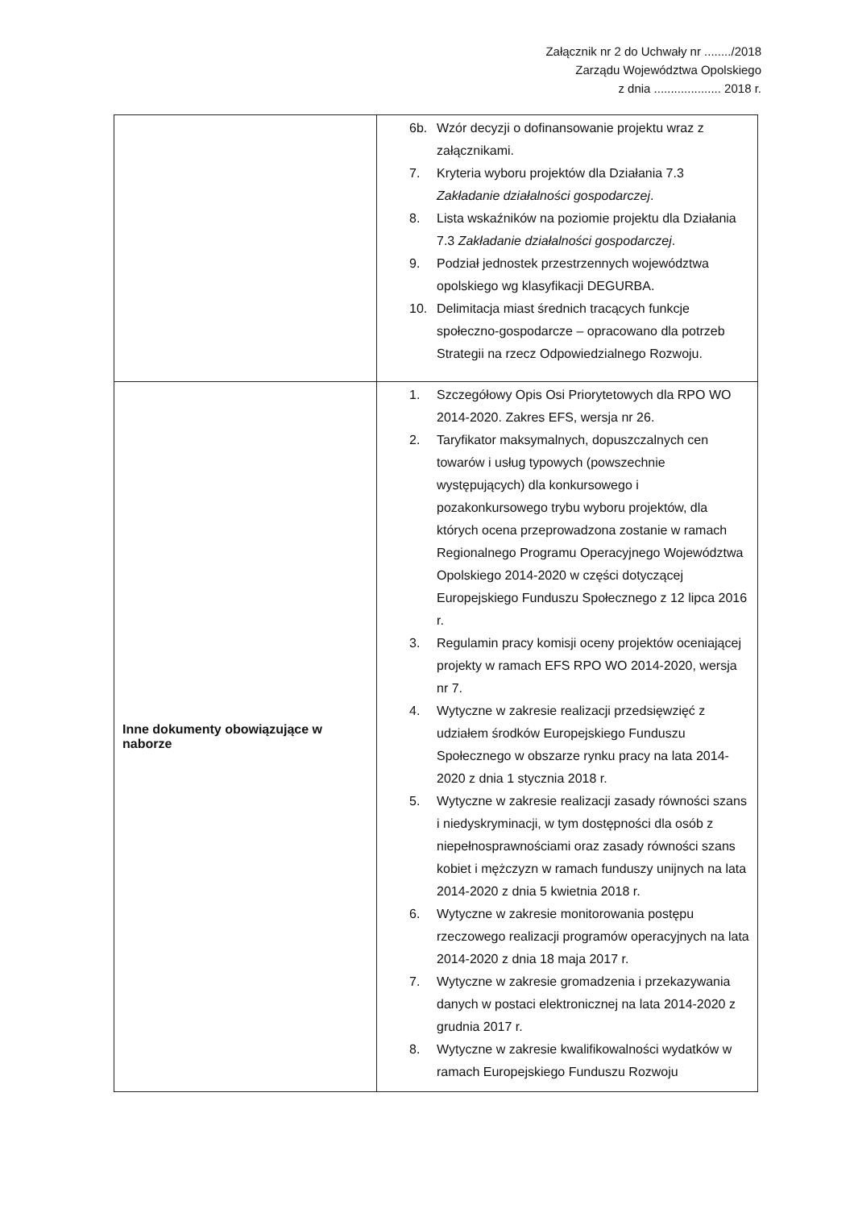Załącznik nr 2 do Uchwały nr ......../2018
Zarządu Województwa Opolskiego
z dnia .................... 2018 r.
| | 6b. Wzór decyzji o dofinansowanie projektu wraz z załącznikami. 7. Kryteria wyboru projektów dla Działania 7.3 Zakładanie działalności gospodarczej . 8. Lista wskaźników na poziomie projektu dla Działania 7.3 Zakładanie działalności gospodarczej . 9. Podział jednostek przestrzennych województwa opolskiego wg klasyfikacji DEGURBA. 10. Delimitacja miast średnich tracących funkcje społeczno-gospodarcze – opracowano dla potrzeb Strategii na rzecz Odpowiedzialnego Rozwoju. |
| Inne dokumenty obowiązujące w naborze | 1. Szczegółowy Opis Osi Priorytetowych dla RPO WO 2014-2020. Zakres EFS, wersja nr 26. 2. Taryfikator maksymalnych, dopuszczalnych cen towarów i usług typowych (powszechnie występujących) dla konkursowego i pozakonkursowego trybu wyboru projektów, dla których ocena przeprowadzona zostanie w ramach Regionalnego Programu Operacyjnego Województwa Opolskiego 2014-2020 w części dotyczącej Europejskiego Funduszu Społecznego z 12 lipca 2016 r. 3. Regulamin pracy komisji oceny projektów oceniającej projekty w ramach EFS RPO WO 2014-2020, wersja nr 7. 4. Wytyczne w zakresie realizacji przedsięwzięć z udziałem środków Europejskiego Funduszu Społecznego w obszarze rynku pracy na lata 2014-2020 z dnia 1 stycznia 2018 r. 5. Wytyczne w zakresie realizacji zasady równości szans i niedyskryminacji, w tym dostępności dla osób z niepełnosprawnościami oraz zasady równości szans kobiet i mężczyzn w ramach funduszy unijnych na lata 2014-2020 z dnia 5 kwietnia 2018 r. 6. Wytyczne w zakresie monitorowania postępu rzeczowego realizacji programów operacyjnych na lata 2014-2020 z dnia 18 maja 2017 r. 7. Wytyczne w zakresie gromadzenia i przekazywania danych w postaci elektronicznej na lata 2014-2020 z grudnia 2017 r. 8. Wytyczne w zakresie kwalifikowalności wydatków w ramach Europejskiego Funduszu Rozwoju |